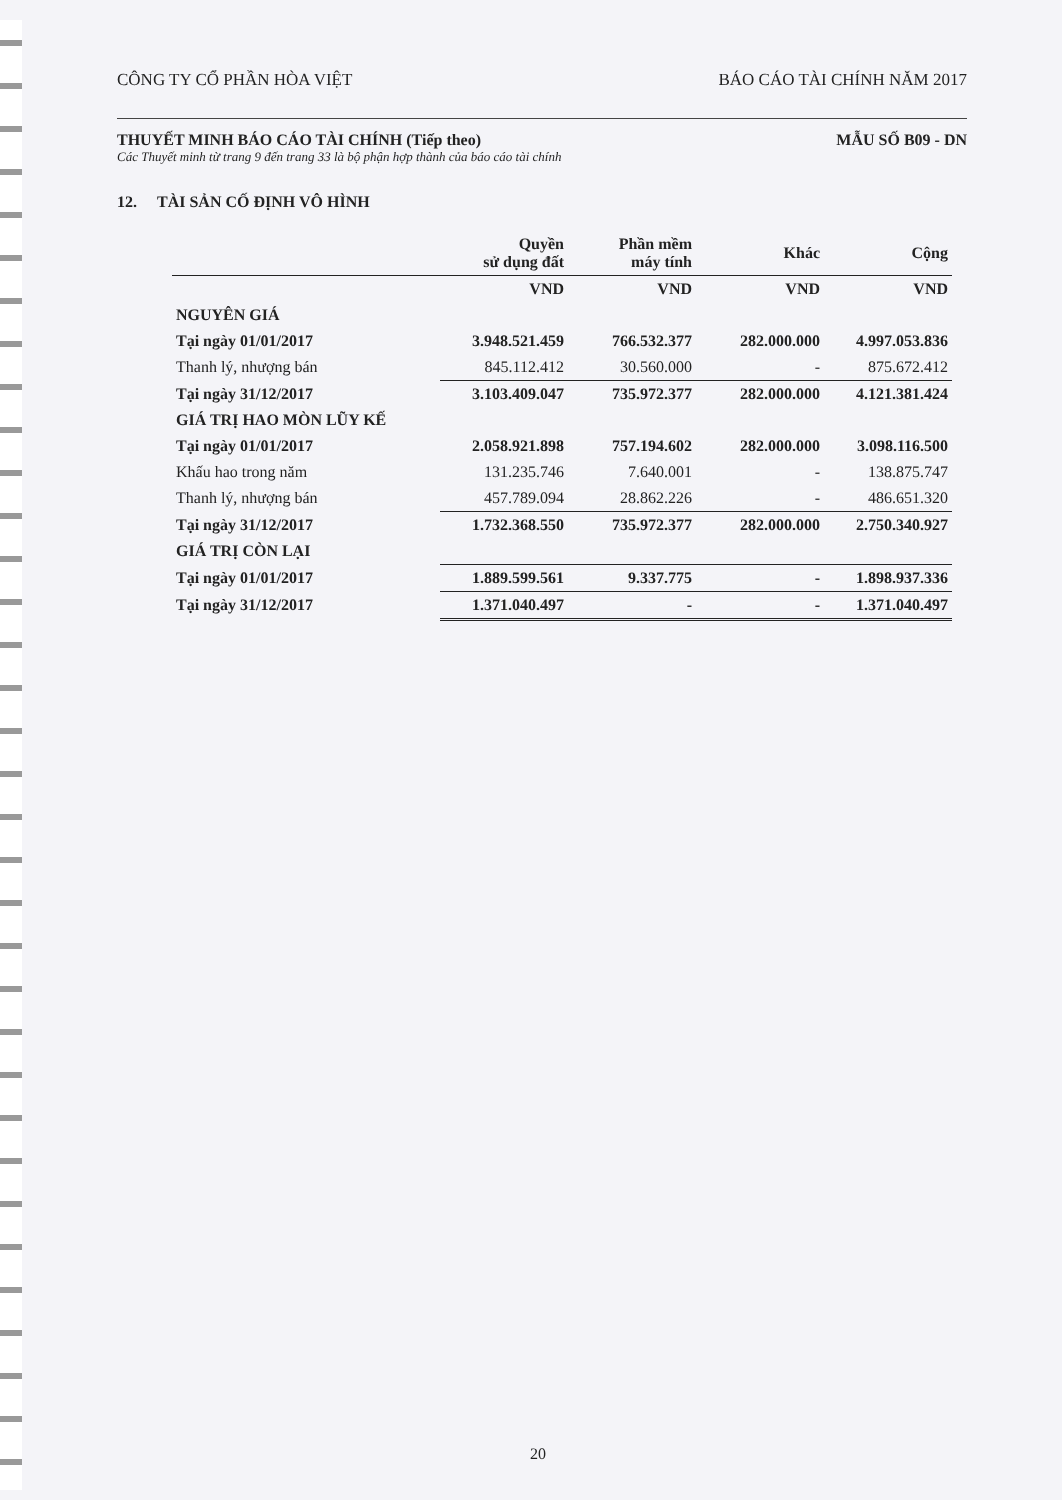CÔNG TY CỔ PHẦN HÒA VIỆT BÁO CÁO TÀI CHÍNH NĂM 2017
THUYẾT MINH BÁO CÁO TÀI CHÍNH (Tiếp theo) MẪU SỐ B09 - DN
Các Thuyết minh từ trang 9 đến trang 33 là bộ phận hợp thành của báo cáo tài chính
12. TÀI SẢN CỐ ĐỊNH VÔ HÌNH
| | Quyền sử dụng đất | Phần mềm máy tính | Khác | Cộng |
| --- | --- | --- | --- | --- |
| | VND | VND | VND | VND |
| NGUYÊN GIÁ | | | | |
| Tại ngày 01/01/2017 | 3.948.521.459 | 766.532.377 | 282.000.000 | 4.997.053.836 |
| Thanh lý, nhượng bán | 845.112.412 | 30.560.000 | - | 875.672.412 |
| Tại ngày 31/12/2017 | 3.103.409.047 | 735.972.377 | 282.000.000 | 4.121.381.424 |
| GIÁ TRỊ HAO MÒN LŨY KẾ | | | | |
| Tại ngày 01/01/2017 | 2.058.921.898 | 757.194.602 | 282.000.000 | 3.098.116.500 |
| Khấu hao trong năm | 131.235.746 | 7.640.001 | - | 138.875.747 |
| Thanh lý, nhượng bán | 457.789.094 | 28.862.226 | - | 486.651.320 |
| Tại ngày 31/12/2017 | 1.732.368.550 | 735.972.377 | 282.000.000 | 2.750.340.927 |
| GIÁ TRỊ CÒN LẠI | | | | |
| Tại ngày 01/01/2017 | 1.889.599.561 | 9.337.775 | - | 1.898.937.336 |
| Tại ngày 31/12/2017 | 1.371.040.497 | - | - | 1.371.040.497 |
20